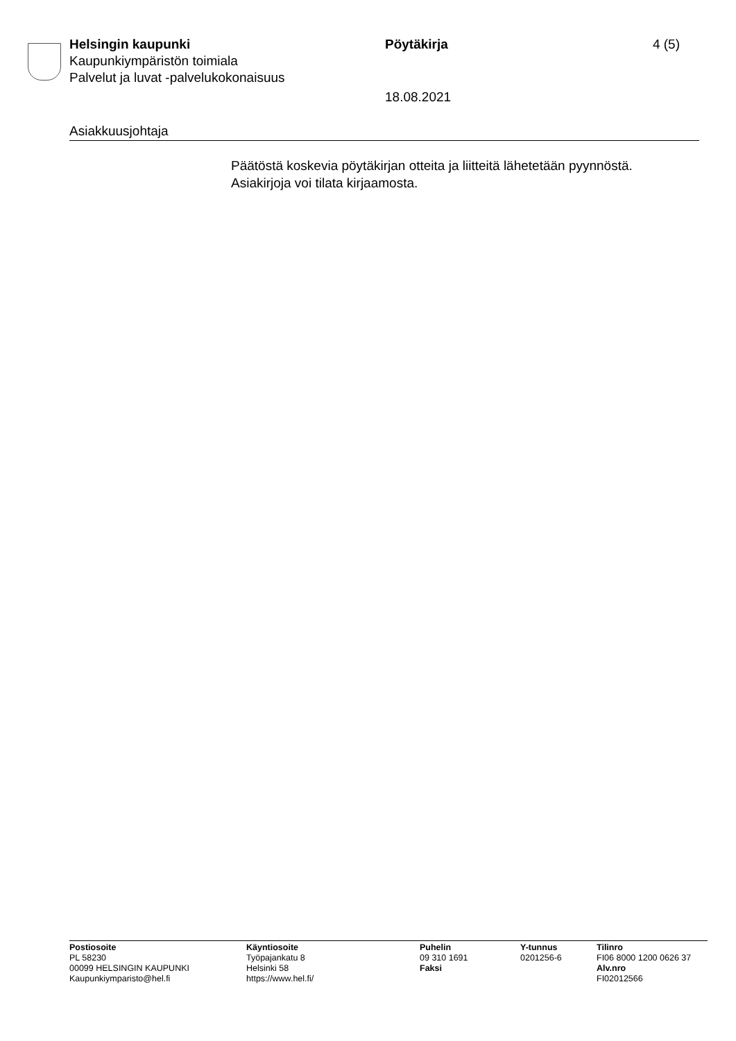Helsingin kaupunki
Kaupunkiympäristön toimiala
Palvelut ja luvat -palvelukokonaisuus
Pöytäkirja
18.08.2021
4 (5)
Asiakkuusjohtaja
Päätöstä koskevia pöytäkirjan otteita ja liitteitä lähetetään pyynnöstä.
Asiakirjoja voi tilata kirjaamosta.
Postiosoite
PL 58230
00099 HELSINGIN KAUPUNKI
Kaupunkiymparisto@hel.fi
Käyntiosoite
Työpajankatu 8
Helsinki 58
https://www.hel.fi/
Puhelin
09 310 1691
Faksi
Y-tunnus
0201256-6
Tilinro
FI06 8000 1200 0626 37
Alv.nro
FI02012566